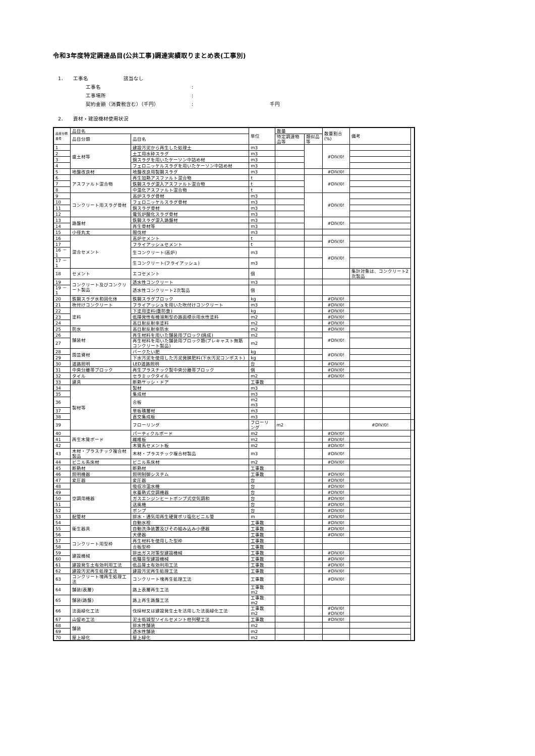令和3年度特定調達品目(公共工事)調達実績取りまとめ表(工事別)
1． 工事名 該当なし
工事名:
工事場所:
契約金額（消費税含む）（千円）: 千円
2． 資材・建設機材使用状況
| 品目分類 番号 | 品目名 | | 単位 | 数量 | | 数量割合(%) | 備考 | |
| --- | --- | --- | --- | --- | --- | --- | --- | --- |
| | 品目分類 | 品目名 | | 特定調達物品等 | 類似品等 | | | |
| 1 | 盛土材等 | 建設汚泥から再生した処理土 | m3 | | | #DIV/0! | | |
| 2 | | 土工用水砕スラグ | m3 | | | | | |
| 3 | | 銅スラグを用いたケーソン中詰め材 | m3 | | | | | |
| 4 | | フェロニッケルスラグを用いたケーソン中詰め材 | m3 | | | | | |
| 5 | 地盤改良材 | 地盤改良用製鋼スラグ | m3 | | | #DIV/0! | | |
| 6 | アスファルト混合物 | 再生加熱アスファルト混合物 | t | | | #DIV/0! | | |
| 7 | | 鉄鋼スラグ混入アスファルト混合物 | t | | | | | |
| 8 | | 中温化アスファルト混合物 | t | | | | | |
| 9 | コンクリート用スラグ骨材 | 高炉スラグ骨材 | m3 | | | #DIV/0! | | |
| 10 | | フェロニッケルスラグ骨材 | m3 | | | | | |
| 11 | | 銅スラグ骨材 | m3 | | | | | |
| 12 | | 電気炉酸化スラグ骨材 | m3 | | | | | |
| 13 | 路盤材 | 鉄鋼スラグ混入路盤材 | m3 | | | #DIV/0! | | |
| 14 | | 再生骨材等 | m3 | | | | | |
| 15 | 小径丸太 | 間伐材 | m3 | | | | | |
| 16 | 混合セメント | 高炉セメント | t | | | #DIV/0! | | |
| 17 | | フライアッシュセメント | t | | | | | |
| 16 － 1 | | 生コンクリート(高炉) | m3 | | | #DIV/0! | | |
| 17 － 1 | | 生コンクリート(フライアッシュ) | m3 | | | | | |
| 18 | セメント | エコセメント | 個 | | | | 集計対象は、コンクリート2次製品 | |
| 19 | コンクリート及びコンクリート製品 | 透水性コンクリート | m3 | | | | | |
| 19 － 1 | | 透水性コンクリート2次製品 | 個 | | | | | |
| 20 | 鉄鋼スラグ水和固化体 | 鉄鋼スラグブロック | kg | | | #DIV/0! | | |
| 21 | 吹付けコンクリート | フライアッシュを用いた吹付けコンクリート | m3 | | | #DIV/0! | | |
| 22 | 塗料 | 下塗用塗料(重防食) | kg | | | #DIV/0! | | |
| 23 | | 低揮発性有機溶剤型の路面標示用水性塗料 | m2 | | | #DIV/0! | | |
| 24 | | 高日射反射率塗料 | m2 | | | #DIV/0! | | |
| 25 | 防水 | 高日射反射率防水 | m2 | | | #DIV/0! | | |
| 26 | 舗装材 | 再生材料を用いた舗装用ブロック(焼成) | m2 | | | #DIV/0! | | |
| 27 | | 再生材料を用いた舗装用ブロック類(プレキャスト無筋コンクリート製品) | m2 | | | | | |
| 28 | 園芸資材 | バークたい肥 | kg | | | #DIV/0! | | |
| 29 | | 下水汚泥を使用した汚泥発酵肥料(下水汚泥コンポスト) | kg | | | | | |
| 30 | 道路照明 | LED道路照明 | 台 | | | #DIV/0! | | |
| 31 | 中央分離帯ブロック | 再生プラスチック製中央分離帯ブロック | 個 | | | #DIV/0! | | |
| 32 | タイル | セラミックタイル | m2 | | | #DIV/0! | | |
| 33 | 建具 | 断熱サッシ・ドア | 工事数 | | | | | |
| 34 | 製材等 | 製材 | m3 | | | | | |
| 35 | | 集成材 | m3 | | | | | |
| 36 | | 合板 | m2 m3 | | | | | |
| 37 | | 単板積層材 | m3 | | | | | |
| 38 | | 直交集成板 | m3 | | | | | |
| 39 | | フローリング | フローリング | m2 | | | #DIV/0! | |
| 40 | 再生木質ボード | パーティクルボード | m2 | | | #DIV/0! | | |
| 41 | | 繊維板 | m2 | | | #DIV/0! | | |
| 42 | | 木質系セメント板 | m2 | | | #DIV/0! | | |
| 43 | 木材・プラスチック複合材製品 | 木材・プラスチック複合材製品 | m3 | | | #DIV/0! | | |
| 44 | ビニル系床材 | ビニル系床材 | m2 | | | #DIV/0! | | |
| 45 | 断熱材 | 断熱材 | 工事数 | | | | | |
| 46 | 照明機器 | 照明制御システム | 工事数 | | | #DIV/0! | | |
| 47 | 変圧器 | 変圧器 | 台 | | | #DIV/0! | | |
| 48 | 空調用機器 | 吸収冷温水機 | 台 | | | #DIV/0! | | |
| 49 | | 氷蓄熱式空調機器 | 台 | | | #DIV/0! | | |
| 50 | | ガスエンジンヒートポンプ式空気調和 | 台 | | | #DIV/0! | | |
| 51 | | 送風機 | 台 | | | #DIV/0! | | |
| 52 | | ポンプ | 台 | | | #DIV/0! | | |
| 53 | 配管材 | 排水・通気用再生硬質ポリ塩化ビニル管 | m | | | #DIV/0! | | |
| 54 | 衛生器具 | 自動水栓 | 工事数 | | | #DIV/0! | | |
| 55 | | 自動洗浄装置及びその組み込み小便器 | 工事数 | | | #DIV/0! | | |
| 56 | | 大便器 | 工事数 | | | #DIV/0! | | |
| 57 | コンクリート用型枠 | 再生材料を使用した型枠 | 工事数 | | | | | |
| 58 | | 合板型枠 | 工事数 | | | | | |
| 59 | 建設機械 | 排出ガス対策型建設機械 | 工事数 | | | #DIV/0! | | |
| 60 | | 低騒音型建設機械 | 工事数 | | | #DIV/0! | | |
| 61 | 建設発生土有効利用工法 | 低品質土有効利用工法 | 工事数 | | | #DIV/0! | | |
| 62 | 建設汚泥再生処理工法 | 建設汚泥再生処理工法 | 工事数 | | | #DIV/0! | | |
| 63 | コンクリート塊再生処理工法 | コンクリート塊再生処理工法 | 工事数 | | | #DIV/0! | | |
| 64 | 舗装(表層) | 路上表層再生工法 | 工事数 m2 | | | | | |
| 65 | 舗装(路盤) | 路上再生路盤工法 | 工事数 m2 | | | | | |
| 66 | 法面緑化工法 | 伐採材又は建設発生土を活用した法面緑化工法 | 工事数 m2 | | | #DIV/0! #DIV/0! | | |
| 67 | 山留め工法 | 泥土低減型ソイルセメント柱列壁工法 | 工事数 | | | #DIV/0! | | |
| 68 | 舗装 | 排水性舗装 | m2 | | | | | |
| 69 | | 透水性舗装 | m2 | | | | | |
| 70 | 屋上緑化 | 屋上緑化 | m2 | | | | | |